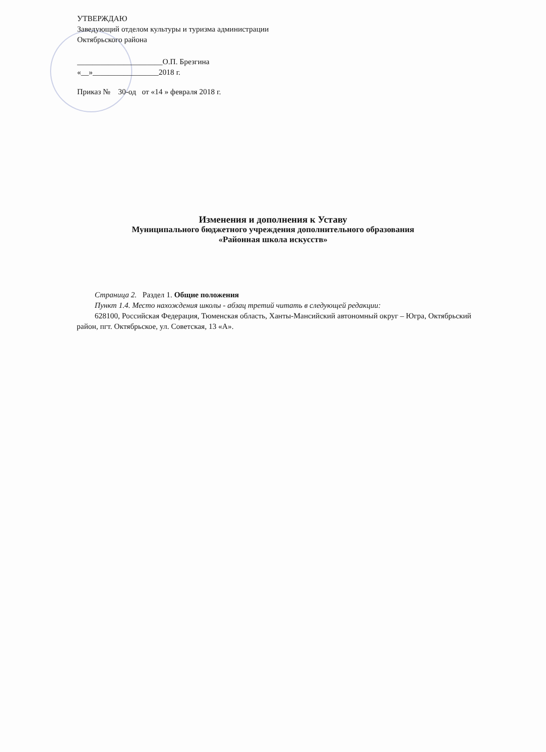УТВЕРЖДАЮ
Заведующий отделом культуры и туризма администрации
Октябрьского района
______________________О.П. Брезгина
«__»_________________2018 г.
Приказ № 30-од от «14 » февраля 2018 г.
Изменения и дополнения к Уставу
Муниципального бюджетного учреждения дополнительного образования
«Районная школа искусств»
Страница 2. Раздел 1. Общие положения
Пункт 1.4. Место нахождения школы - абзац третий читать в следующей редакции:
628100, Российская Федерация, Тюменская область, Ханты-Мансийский автономный округ – Югра, Октябрьский район, пгт. Октябрьское, ул. Советская, 13 «А».